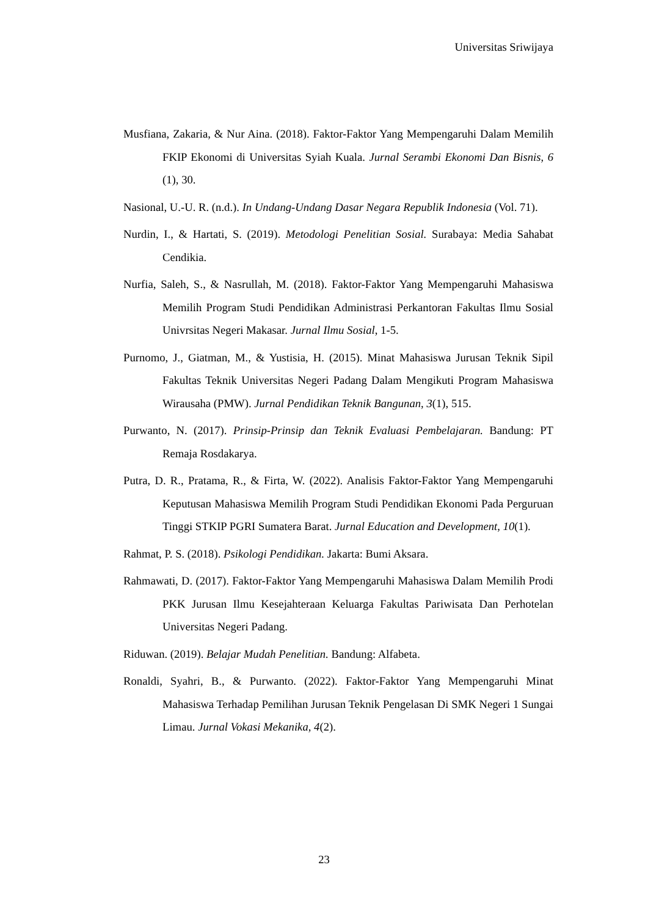Universitas Sriwijaya
Musfiana, Zakaria, & Nur Aina. (2018). Faktor-Faktor Yang Mempengaruhi Dalam Memilih FKIP Ekonomi di Universitas Syiah Kuala. Jurnal Serambi Ekonomi Dan Bisnis, 6 (1), 30.
Nasional, U.-U. R. (n.d.). In Undang-Undang Dasar Negara Republik Indonesia (Vol. 71).
Nurdin, I., & Hartati, S. (2019). Metodologi Penelitian Sosial. Surabaya: Media Sahabat Cendikia.
Nurfia, Saleh, S., & Nasrullah, M. (2018). Faktor-Faktor Yang Mempengaruhi Mahasiswa Memilih Program Studi Pendidikan Administrasi Perkantoran Fakultas Ilmu Sosial Univrsitas Negeri Makasar. Jurnal Ilmu Sosial, 1-5.
Purnomo, J., Giatman, M., & Yustisia, H. (2015). Minat Mahasiswa Jurusan Teknik Sipil Fakultas Teknik Universitas Negeri Padang Dalam Mengikuti Program Mahasiswa Wirausaha (PMW). Jurnal Pendidikan Teknik Bangunan, 3(1), 515.
Purwanto, N. (2017). Prinsip-Prinsip dan Teknik Evaluasi Pembelajaran. Bandung: PT Remaja Rosdakarya.
Putra, D. R., Pratama, R., & Firta, W. (2022). Analisis Faktor-Faktor Yang Mempengaruhi Keputusan Mahasiswa Memilih Program Studi Pendidikan Ekonomi Pada Perguruan Tinggi STKIP PGRI Sumatera Barat. Jurnal Education and Development, 10(1).
Rahmat, P. S. (2018). Psikologi Pendidikan. Jakarta: Bumi Aksara.
Rahmawati, D. (2017). Faktor-Faktor Yang Mempengaruhi Mahasiswa Dalam Memilih Prodi PKK Jurusan Ilmu Kesejahteraan Keluarga Fakultas Pariwisata Dan Perhotelan Universitas Negeri Padang.
Riduwan. (2019). Belajar Mudah Penelitian. Bandung: Alfabeta.
Ronaldi, Syahri, B., & Purwanto. (2022). Faktor-Faktor Yang Mempengaruhi Minat Mahasiswa Terhadap Pemilihan Jurusan Teknik Pengelasan Di SMK Negeri 1 Sungai Limau. Jurnal Vokasi Mekanika, 4(2).
23